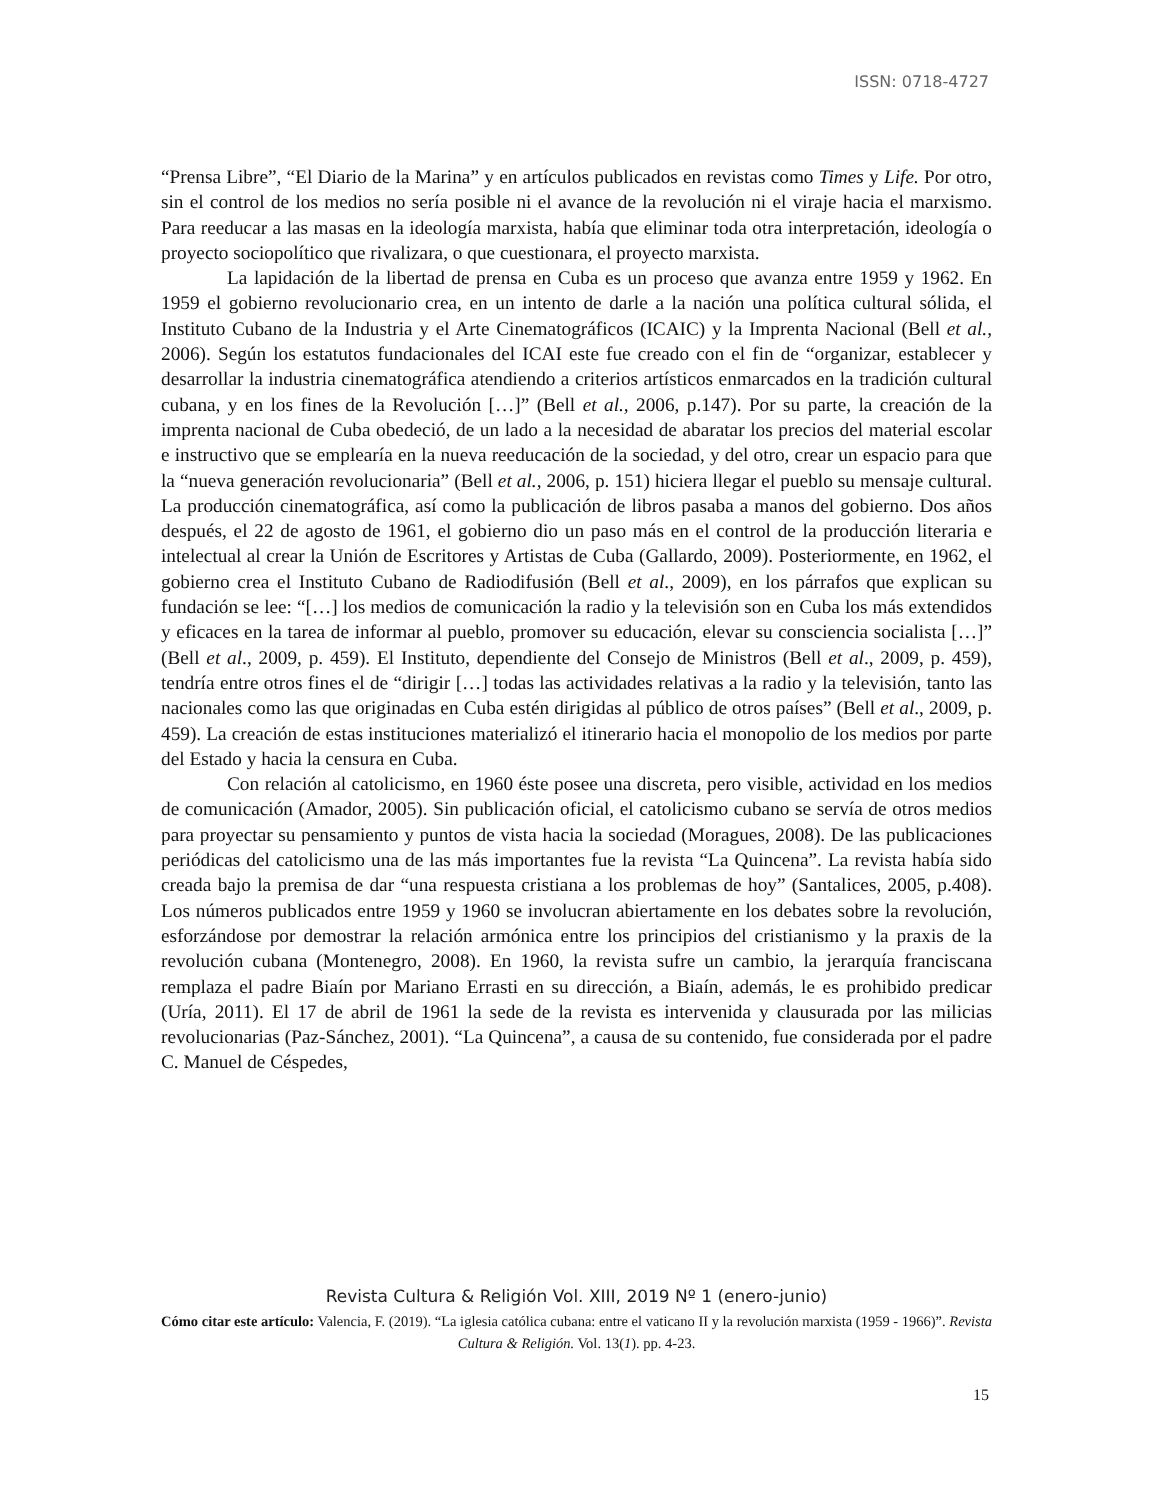ISSN: 0718-4727
“Prensa Libre”, “El Diario de la Marina” y en artículos publicados en revistas como Times y Life. Por otro, sin el control de los medios no sería posible ni el avance de la revolución ni el viraje hacia el marxismo. Para reeducar a las masas en la ideología marxista, había que eliminar toda otra interpretación, ideología o proyecto sociopolítico que rivalizara, o que cuestionara, el proyecto marxista.
La lapidación de la libertad de prensa en Cuba es un proceso que avanza entre 1959 y 1962. En 1959 el gobierno revolucionario crea, en un intento de darle a la nación una política cultural sólida, el Instituto Cubano de la Industria y el Arte Cinematográficos (ICAIC) y la Imprenta Nacional (Bell et al., 2006). Según los estatutos fundacionales del ICAI este fue creado con el fin de “organizar, establecer y desarrollar la industria cinematográfica atendiendo a criterios artísticos enmarcados en la tradición cultural cubana, y en los fines de la Revolución […]” (Bell et al., 2006, p.147). Por su parte, la creación de la imprenta nacional de Cuba obedeció, de un lado a la necesidad de abaratar los precios del material escolar e instructivo que se emplearía en la nueva reeducación de la sociedad, y del otro, crear un espacio para que la “nueva generación revolucionaria” (Bell et al., 2006, p. 151) hiciera llegar el pueblo su mensaje cultural. La producción cinematográfica, así como la publicación de libros pasaba a manos del gobierno. Dos años después, el 22 de agosto de 1961, el gobierno dio un paso más en el control de la producción literaria e intelectual al crear la Unión de Escritores y Artistas de Cuba (Gallardo, 2009). Posteriormente, en 1962, el gobierno crea el Instituto Cubano de Radiodifusión (Bell et al., 2009), en los párrafos que explican su fundación se lee: “[…] los medios de comunicación la radio y la televisión son en Cuba los más extendidos y eficaces en la tarea de informar al pueblo, promover su educación, elevar su consciencia socialista […]” (Bell et al., 2009, p. 459). El Instituto, dependiente del Consejo de Ministros (Bell et al., 2009, p. 459), tendría entre otros fines el de “dirigir […] todas las actividades relativas a la radio y la televisión, tanto las nacionales como las que originadas en Cuba estén dirigidas al público de otros países” (Bell et al., 2009, p. 459). La creación de estas instituciones materializó el itinerario hacia el monopolio de los medios por parte del Estado y hacia la censura en Cuba.
Con relación al catolicismo, en 1960 éste posee una discreta, pero visible, actividad en los medios de comunicación (Amador, 2005). Sin publicación oficial, el catolicismo cubano se servía de otros medios para proyectar su pensamiento y puntos de vista hacia la sociedad (Moragues, 2008). De las publicaciones periódicas del catolicismo una de las más importantes fue la revista “La Quincena”. La revista había sido creada bajo la premisa de dar “una respuesta cristiana a los problemas de hoy” (Santalices, 2005, p.408). Los números publicados entre 1959 y 1960 se involucran abiertamente en los debates sobre la revolución, esforzándose por demostrar la relación armónica entre los principios del cristianismo y la praxis de la revolución cubana (Montenegro, 2008). En 1960, la revista sufre un cambio, la jerarquía franciscana remplaza el padre Biaín por Mariano Errasti en su dirección, a Biaín, además, le es prohibido predicar (Uría, 2011). El 17 de abril de 1961 la sede de la revista es intervenida y clausurada por las milicias revolucionarias (Paz-Sánchez, 2001). “La Quincena”, a causa de su contenido, fue considerada por el padre C. Manuel de Céspedes,
Revista Cultura & Religión Vol. XIII, 2019 Nº 1 (enero-junio)
Cómo citar este artículo: Valencia, F. (2019). “La iglesia católica cubana: entre el vaticano II y la revolución marxista (1959 - 1966)”. Revista Cultura & Religión. Vol. 13(1). pp. 4-23.
15